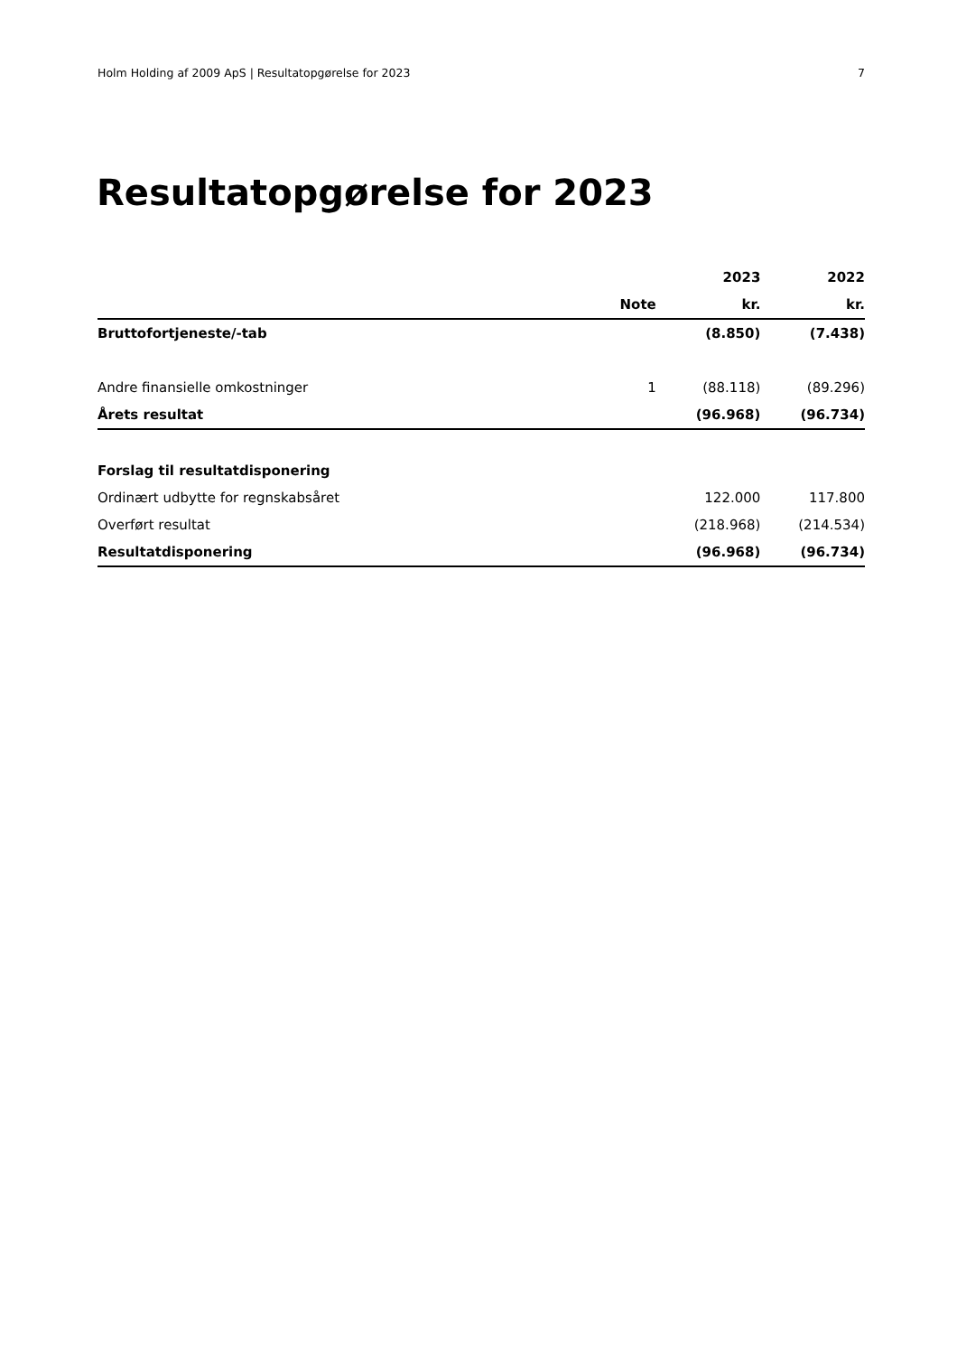Holm Holding af 2009 ApS | Resultatopgørelse for 2023 7
Resultatopgørelse for 2023
| | | 2023 | 2022 |
| --- | --- | --- | --- |
| | Note | kr. | kr. |
| Bruttofortjeneste/-tab | | (8.850) | (7.438) |
| Andre finansielle omkostninger | 1 | (88.118) | (89.296) |
| Årets resultat | | (96.968) | (96.734) |
| Forslag til resultatdisponering | | | |
| Ordinært udbytte for regnskabsåret | | 122.000 | 117.800 |
| Overført resultat | | (218.968) | (214.534) |
| Resultatdisponering | | (96.968) | (96.734) |